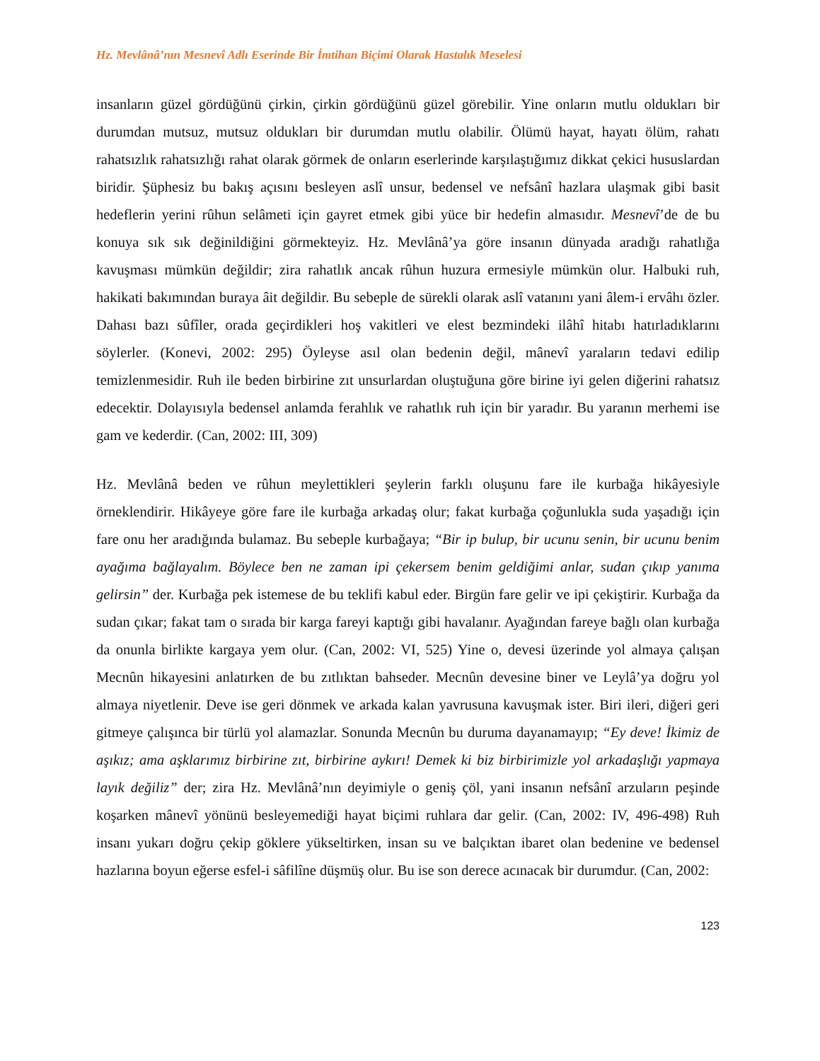Hz. Mevlânâ’nın Mesnevî Adlı Eserinde Bir İmtihan Biçimi Olarak Hastalık Meselesi
insanların güzel gördüğünü çirkin, çirkin gördüğünü güzel görebilir. Yine onların mutlu oldukları bir durumdan mutsuz, mutsuz oldukları bir durumdan mutlu olabilir. Ölümü hayat, hayatı ölüm, rahatı rahatsızlık rahatsızlığı rahat olarak görmek de onların eserlerinde karşılaştığımız dikkat çekici hususlardan biridir. Şüphesiz bu bakış açısını besleyen aslî unsur, bedensel ve nefsânî hazlara ulaşmak gibi basit hedeflerin yerini rûhun selâmeti için gayret etmek gibi yüce bir hedefin almasıdır. Mesnevî’de de bu konuya sık sık değinildiğini görmekteyiz. Hz. Mevlânâ’ya göre insanın dünyada aradığı rahatlığa kavuşması mümkün değildir; zira rahatlık ancak rûhun huzura ermesiyle mümkün olur. Halbuki ruh, hakikati bakımından buraya âit değildir. Bu sebeple de sürekli olarak aslî vatanını yani âlem-i ervâhı özler. Dahası bazı sûfîler, orada geçirdikleri hoş vakitleri ve elest bezmindeki ilâhî hitabı hatırladıklarını söylerler. (Konevi, 2002: 295) Öyleyse asıl olan bedenin değil, mânevî yaraların tedavi edilip temizlenmesidir. Ruh ile beden birbirine zıt unsurlardan oluştuğuna göre birine iyi gelen diğerini rahatsız edecektir. Dolayısıyla bedensel anlamda ferahlık ve rahatlık ruh için bir yaradır. Bu yaranın merhemi ise gam ve kederdir. (Can, 2002: III, 309)
Hz. Mevlânâ beden ve rûhun meylettikleri şeylerin farklı oluşunu fare ile kurbağa hikâyesiyle örneklendirir. Hikâyeye göre fare ile kurbağa arkadaş olur; fakat kurbağa çoğunlukla suda yaşadığı için fare onu her aradığında bulamaz. Bu sebeple kurbağaya; “Bir ip bulup, bir ucunu senin, bir ucunu benim ayağıma bağlayalım. Böylece ben ne zaman ipi çekersem benim geldiğimi anlar, sudan çıkıp yanıma gelirsin” der. Kurbağa pek istemese de bu teklifi kabul eder. Birgün fare gelir ve ipi çekiştirir. Kurbağa da sudan çıkar; fakat tam o sırada bir karga fareyi kaptığı gibi havalanır. Ayağından fareye bağlı olan kurbağa da onunla birlikte kargaya yem olur. (Can, 2002: VI, 525) Yine o, devesi üzerinde yol almaya çalışan Mecnûn hikayesini anlatırken de bu zıtlıktan bahseder. Mecnûn devesine biner ve Leylâ’ya doğru yol almaya niyetlenir. Deve ise geri dönmek ve arkada kalan yavrusuna kavuşmak ister. Biri ileri, diğeri geri gitmeye çalışınca bir türlü yol alamazlar. Sonunda Mecnûn bu duruma dayanamayıp; “Ey deve! İkimiz de aşıkız; ama aşklarımız birbirine zıt, birbirine aykırı! Demek ki biz birbirimizle yol arkadaşlığı yapmaya layık değiliz” der; zira Hz. Mevlânâ’nın deyimiyle o geniş çöl, yani insanın nefsânî arzuların peşinde koşarken mânevî yönünü besleyemediği hayat biçimi ruhlara dar gelir. (Can, 2002: IV, 496-498) Ruh insanı yukarı doğru çekip göklere yükseltirken, insan su ve balçıktan ibaret olan bedenine ve bedensel hazlarına boyun eğerse esfel-i sâfilîne düşmüş olur. Bu ise son derece acınacak bir durumdur. (Can, 2002:
123